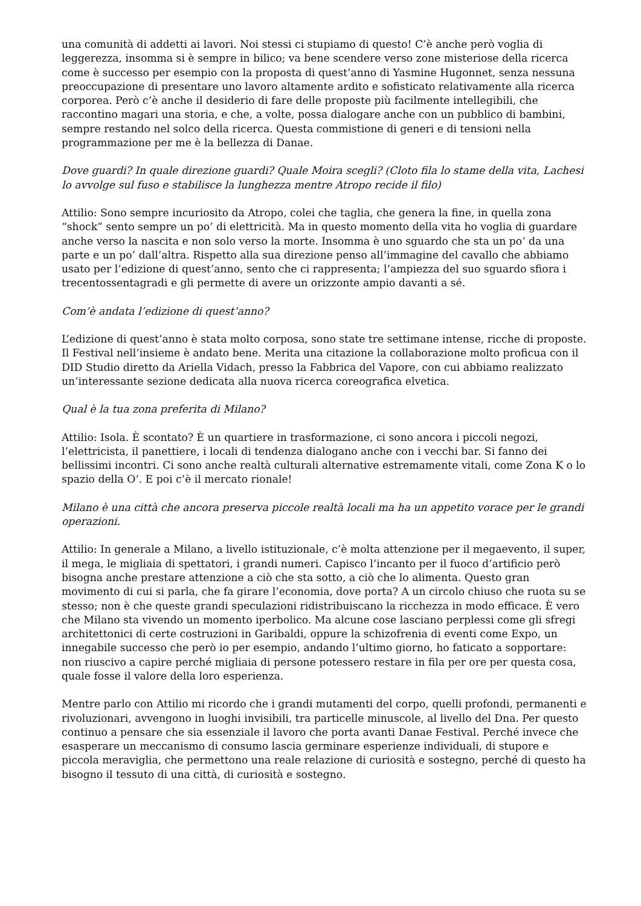una comunità di addetti ai lavori. Noi stessi ci stupiamo di questo! C’è anche però voglia di leggerezza, insomma si è sempre in bilico; va bene scendere verso zone misteriose della ricerca come è successo per esempio con la proposta di quest’anno di Yasmine Hugonnet, senza nessuna preoccupazione di presentare uno lavoro altamente ardito e sofisticato relativamente alla ricerca corporea. Però c’è anche il desiderio di fare delle proposte più facilmente intellegibili, che raccontino magari una storia, e che, a volte, possa dialogare anche con un pubblico di bambini, sempre restando nel solco della ricerca. Questa commistione di generi e di tensioni nella programmazione per me è la bellezza di Danae.
Dove guardi? In quale direzione guardi? Quale Moira scegli? (Cloto fila lo stame della vita, Lachesi lo avvolge sul fuso e stabilisce la lunghezza mentre Atropo recide il filo)
Attilio: Sono sempre incuriosito da Atropo, colei che taglia, che genera la fine, in quella zona “shock” sento sempre un po’ di elettricità. Ma in questo momento della vita ho voglia di guardare anche verso la nascita e non solo verso la morte. Insomma è uno sguardo che sta un po’ da una parte e un po’ dall’altra. Rispetto alla sua direzione penso all’immagine del cavallo che abbiamo usato per l’edizione di quest’anno, sento che ci rappresenta; l’ampiezza del suo sguardo sfiora i trecentossentagradi e gli permette di avere un orizzonte ampio davanti a sé.
Com’è andata l’edizione di quest’anno?
L’edizione di quest’anno è stata molto corposa, sono state tre settimane intense, ricche di proposte. Il Festival nell’insieme è andato bene. Merita una citazione la collaborazione molto proficua con il DID Studio diretto da Ariella Vidach, presso la Fabbrica del Vapore, con cui abbiamo realizzato un’interessante sezione dedicata alla nuova ricerca coreografica elvetica.
Qual è la tua zona preferita di Milano?
Attilio: Isola. È scontato? È un quartiere in trasformazione, ci sono ancora i piccoli negozi, l’elettricista, il panettiere, i locali di tendenza dialogano anche con i vecchi bar. Si fanno dei bellissimi incontri. Ci sono anche realtà culturali alternative estremamente vitali, come Zona K o lo spazio della O’. E poi c’è il mercato rionale!
Milano è una città che ancora preserva piccole realtà locali ma ha un appetito vorace per le grandi operazioni.
Attilio: In generale a Milano, a livello istituzionale, c’è molta attenzione per il megaevento, il super, il mega, le migliaia di spettatori, i grandi numeri. Capisco l’incanto per il fuoco d’artificio però bisogna anche prestare attenzione a ciò che sta sotto, a ciò che lo alimenta. Questo gran movimento di cui si parla, che fa girare l’economia, dove porta? A un circolo chiuso che ruota su se stesso; non è che queste grandi speculazioni ridistribuiscano la ricchezza in modo efficace. È vero che Milano sta vivendo un momento iperbolico. Ma alcune cose lasciano perplessi come gli sfregi architettonici di certe costruzioni in Garibaldi, oppure la schizofrenia di eventi come Expo, un innegabile successo che però io per esempio, andando l’ultimo giorno, ho faticato a sopportare: non riuscivo a capire perché migliaia di persone potessero restare in fila per ore per questa cosa, quale fosse il valore della loro esperienza.
Mentre parlo con Attilio mi ricordo che i grandi mutamenti del corpo, quelli profondi, permanenti e rivoluzionari, avvengono in luoghi invisibili, tra particelle minuscole, al livello del Dna. Per questo continuo a pensare che sia essenziale il lavoro che porta avanti Danae Festival. Perché invece che esasperare un meccanismo di consumo lascia germinare esperienze individuali, di stupore e piccola meraviglia, che permettono una reale relazione di curiosità e sostegno, perché di questo ha bisogno il tessuto di una città, di curiosità e sostegno.